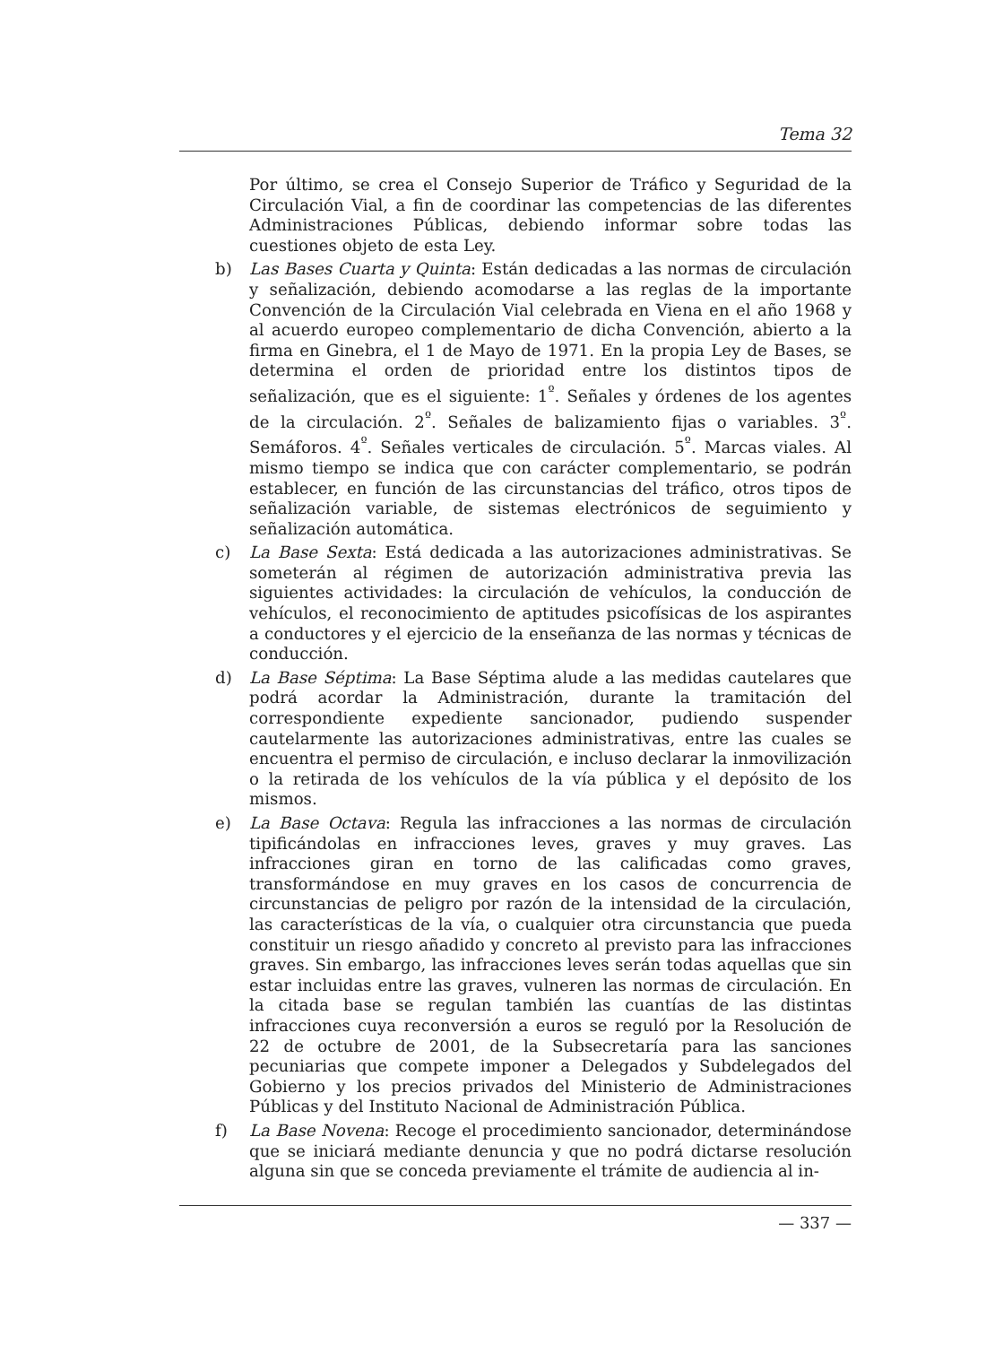Tema 32
Por último, se crea el Consejo Superior de Tráfico y Seguridad de la Circulación Vial, a fin de coordinar las competencias de las diferentes Administraciones Públicas, debiendo informar sobre todas las cuestiones objeto de esta Ley.
b) Las Bases Cuarta y Quinta: Están dedicadas a las normas de circulación y señalización, debiendo acomodarse a las reglas de la importante Convención de la Circulación Vial celebrada en Viena en el año 1968 y al acuerdo europeo complementario de dicha Convención, abierto a la firma en Ginebra, el 1 de Mayo de 1971. En la propia Ley de Bases, se determina el orden de prioridad entre los distintos tipos de señalización, que es el siguiente: 1<sup>º</sup>. Señales y órdenes de los agentes de la circulación. 2<sup>º</sup>. Señales de balizamiento fijas o variables. 3<sup>º</sup>. Semáforos. 4<sup>º</sup>. Señales verticales de circulación. 5<sup>º</sup>. Marcas viales. Al mismo tiempo se indica que con carácter complementario, se podrán establecer, en función de las circunstancias del tráfico, otros tipos de señalización variable, de sistemas electrónicos de seguimiento y señalización automática.
c) La Base Sexta: Está dedicada a las autorizaciones administrativas. Se someterán al régimen de autorización administrativa previa las siguientes actividades: la circulación de vehículos, la conducción de vehículos, el reconocimiento de aptitudes psicofísicas de los aspirantes a conductores y el ejercicio de la enseñanza de las normas y técnicas de conducción.
d) La Base Séptima: La Base Séptima alude a las medidas cautelares que podrá acordar la Administración, durante la tramitación del correspondiente expediente sancionador, pudiendo suspender cautelarmente las autorizaciones administrativas, entre las cuales se encuentra el permiso de circulación, e incluso declarar la inmovilización o la retirada de los vehículos de la vía pública y el depósito de los mismos.
e) La Base Octava: Regula las infracciones a las normas de circulación tipificándolas en infracciones leves, graves y muy graves. Las infracciones giran en torno de las calificadas como graves, transformándose en muy graves en los casos de concurrencia de circunstancias de peligro por razón de la intensidad de la circulación, las características de la vía, o cualquier otra circunstancia que pueda constituir un riesgo añadido y concreto al previsto para las infracciones graves. Sin embargo, las infracciones leves serán todas aquellas que sin estar incluidas entre las graves, vulneren las normas de circulación. En la citada base se regulan también las cuantías de las distintas infracciones cuya reconversión a euros se reguló por la Resolución de 22 de octubre de 2001, de la Subsecretaría para las sanciones pecuniarias que compete imponer a Delegados y Subdelegados del Gobierno y los precios privados del Ministerio de Administraciones Públicas y del Instituto Nacional de Administración Pública.
f) La Base Novena: Recoge el procedimiento sancionador, determinándose que se iniciará mediante denuncia y que no podrá dictarse resolución alguna sin que se conceda previamente el trámite de audiencia al in-
— 337 —